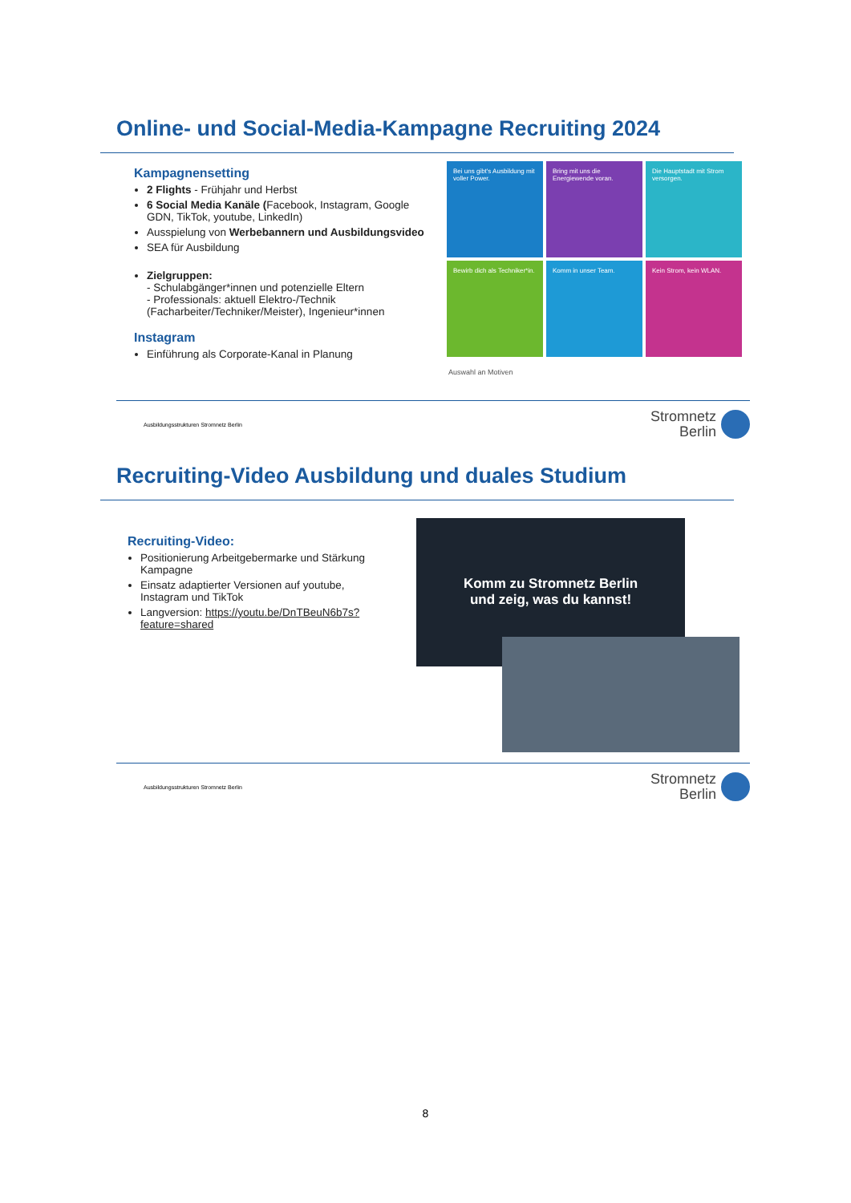Online- und Social-Media-Kampagne Recruiting 2024
Kampagnensetting
2 Flights - Frühjahr und Herbst
6 Social Media Kanäle (Facebook, Instagram, Google GDN, TikTok, youtube, LinkedIn)
Ausspielung von Werbebannern und Ausbildungsvideo
SEA für Ausbildung
Zielgruppen:
- Schulabgänger*innen und potenzielle Eltern
- Professionals: aktuell Elektro-/Technik (Facharbeiter/Techniker/Meister), Ingenieur*innen
Instagram
Einführung als Corporate-Kanal in Planung
Bei uns gibt's Ausbildung mit voller Power.
Bring mit uns die Energiewende voran.
Die Hauptstadt mit Strom versorgen.
Bewirb dich als Techniker*in.
Komm in unser Team.
Kein Strom, kein WLAN.
Auswahl an Motiven
Ausbildungsstrukturen Stromnetz Berlin
Stromnetz
Berlin
Recruiting-Video Ausbildung und duales Studium
Recruiting-Video:
Positionierung Arbeitgebermarke und Stärkung Kampagne
Einsatz adaptierter Versionen auf youtube, Instagram und TikTok
Langversion: https://youtu.be/DnTBeuN6b7s?feature=shared
Komm zu Stromnetz Berlin
und zeig, was du kannst!
Ausbildungsstrukturen Stromnetz Berlin
Stromnetz
Berlin
8